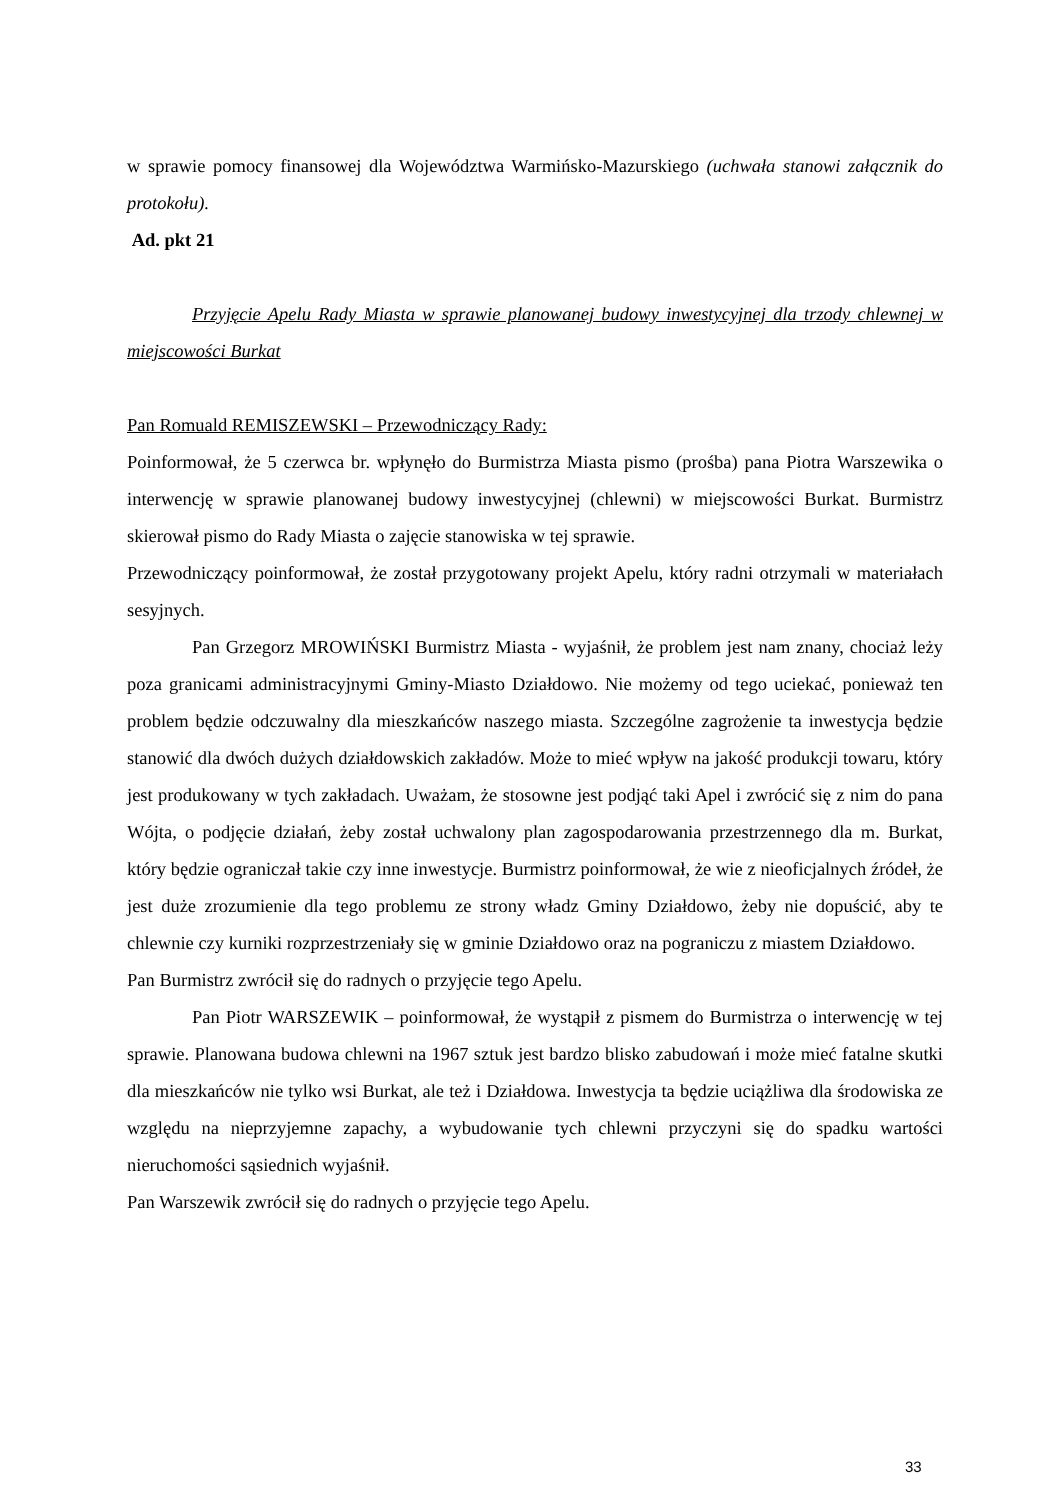w sprawie pomocy finansowej dla Województwa Warmińsko-Mazurskiego (uchwała stanowi załącznik do protokołu).
Ad. pkt 21
Przyjęcie Apelu Rady Miasta w sprawie planowanej budowy inwestycyjnej dla trzody chlewnej w miejscowości Burkat
Pan Romuald REMISZEWSKI – Przewodniczący Rady:
Poinformował, że 5 czerwca br. wpłynęło do Burmistrza Miasta pismo (prośba) pana Piotra Warszewika o interwencję w sprawie planowanej budowy inwestycyjnej (chlewni) w miejscowości Burkat. Burmistrz skierował pismo do Rady Miasta o zajęcie stanowiska w tej sprawie.
Przewodniczący poinformował, że został przygotowany projekt Apelu, który radni otrzymali w materiałach sesyjnych.
Pan Grzegorz MROWIŃSKI Burmistrz Miasta - wyjaśnił, że problem jest nam znany, chociaż leży poza granicami administracyjnymi Gminy-Miasto Działdowo. Nie możemy od tego uciekać, ponieważ ten problem będzie odczuwalny dla mieszkańców naszego miasta. Szczególne zagrożenie ta inwestycja będzie stanowić dla dwóch dużych działdowskich zakładów. Może to mieć wpływ na jakość produkcji towaru, który jest produkowany w tych zakładach. Uważam, że stosowne jest podjąć taki Apel i zwrócić się z nim do pana Wójta, o podjęcie działań, żeby został uchwalony plan zagospodarowania przestrzennego dla m. Burkat, który będzie ograniczał takie czy inne inwestycje. Burmistrz poinformował, że wie z nieoficjalnych źródeł, że jest duże zrozumienie dla tego problemu ze strony władz Gminy Działdowo, żeby nie dopuścić, aby te chlewnie czy kurniki rozprzestrzeniały się w gminie Działdowo oraz na pograniczu z miastem Działdowo.
Pan Burmistrz zwrócił się do radnych o przyjęcie tego Apelu.
Pan Piotr WARSZEWIK – poinformował, że wystąpił z pismem do Burmistrza o interwencję w tej sprawie. Planowana budowa chlewni na 1967 sztuk jest bardzo blisko zabudowań i może mieć fatalne skutki dla mieszkańców nie tylko wsi Burkat, ale też i Działdowa. Inwestycja ta będzie uciążliwa dla środowiska ze względu na nieprzyjemne zapachy, a wybudowanie tych chlewni przyczyni się do spadku wartości nieruchomości sąsiednich wyjaśnił.
Pan Warszewik zwrócił się do radnych o przyjęcie tego Apelu.
33